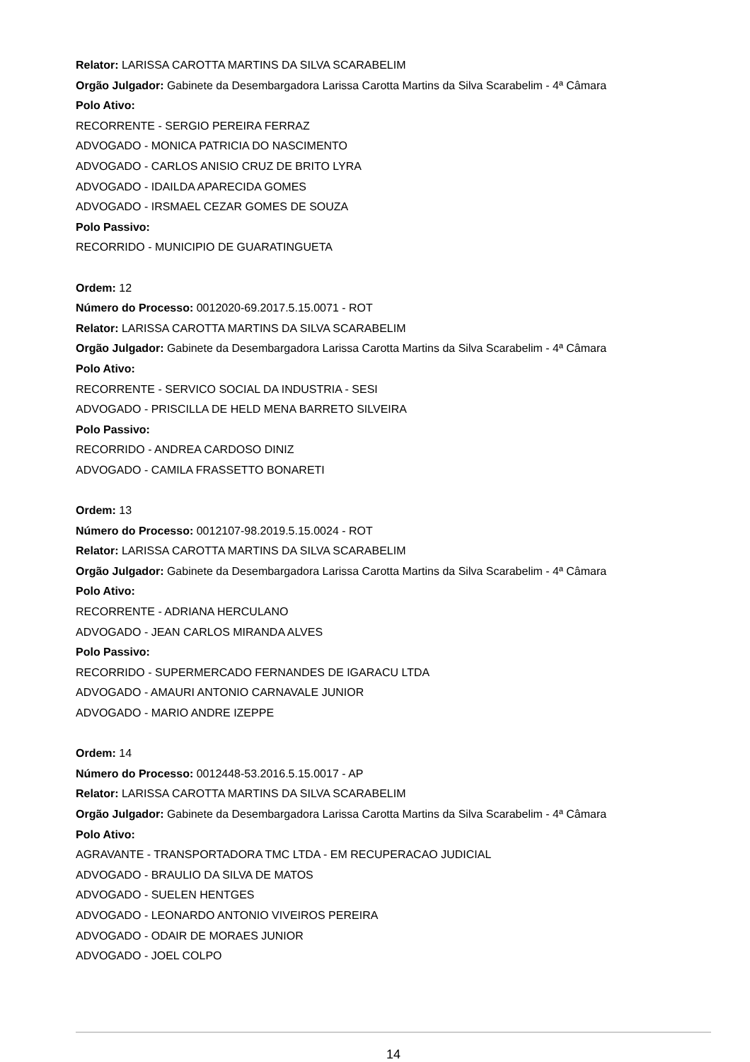Relator: LARISSA CAROTTA MARTINS DA SILVA SCARABELIM
Orgão Julgador: Gabinete da Desembargadora Larissa Carotta Martins da Silva Scarabelim - 4ª Câmara
Polo Ativo:
RECORRENTE - SERGIO PEREIRA FERRAZ
ADVOGADO - MONICA PATRICIA DO NASCIMENTO
ADVOGADO - CARLOS ANISIO CRUZ DE BRITO LYRA
ADVOGADO - IDAILDA APARECIDA GOMES
ADVOGADO - IRSMAEL CEZAR GOMES DE SOUZA
Polo Passivo:
RECORRIDO - MUNICIPIO DE GUARATINGUETA
Ordem: 12
Número do Processo: 0012020-69.2017.5.15.0071 - ROT
Relator: LARISSA CAROTTA MARTINS DA SILVA SCARABELIM
Orgão Julgador: Gabinete da Desembargadora Larissa Carotta Martins da Silva Scarabelim - 4ª Câmara
Polo Ativo:
RECORRENTE - SERVICO SOCIAL DA INDUSTRIA - SESI
ADVOGADO - PRISCILLA DE HELD MENA BARRETO SILVEIRA
Polo Passivo:
RECORRIDO - ANDREA CARDOSO DINIZ
ADVOGADO - CAMILA FRASSETTO BONARETI
Ordem: 13
Número do Processo: 0012107-98.2019.5.15.0024 - ROT
Relator: LARISSA CAROTTA MARTINS DA SILVA SCARABELIM
Orgão Julgador: Gabinete da Desembargadora Larissa Carotta Martins da Silva Scarabelim - 4ª Câmara
Polo Ativo:
RECORRENTE - ADRIANA HERCULANO
ADVOGADO - JEAN CARLOS MIRANDA ALVES
Polo Passivo:
RECORRIDO - SUPERMERCADO FERNANDES DE IGARACU LTDA
ADVOGADO - AMAURI ANTONIO CARNAVALE JUNIOR
ADVOGADO - MARIO ANDRE IZEPPE
Ordem: 14
Número do Processo: 0012448-53.2016.5.15.0017 - AP
Relator: LARISSA CAROTTA MARTINS DA SILVA SCARABELIM
Orgão Julgador: Gabinete da Desembargadora Larissa Carotta Martins da Silva Scarabelim - 4ª Câmara
Polo Ativo:
AGRAVANTE - TRANSPORTADORA TMC LTDA - EM RECUPERACAO JUDICIAL
ADVOGADO - BRAULIO DA SILVA DE MATOS
ADVOGADO - SUELEN HENTGES
ADVOGADO - LEONARDO ANTONIO VIVEIROS PEREIRA
ADVOGADO - ODAIR DE MORAES JUNIOR
ADVOGADO - JOEL COLPO
14